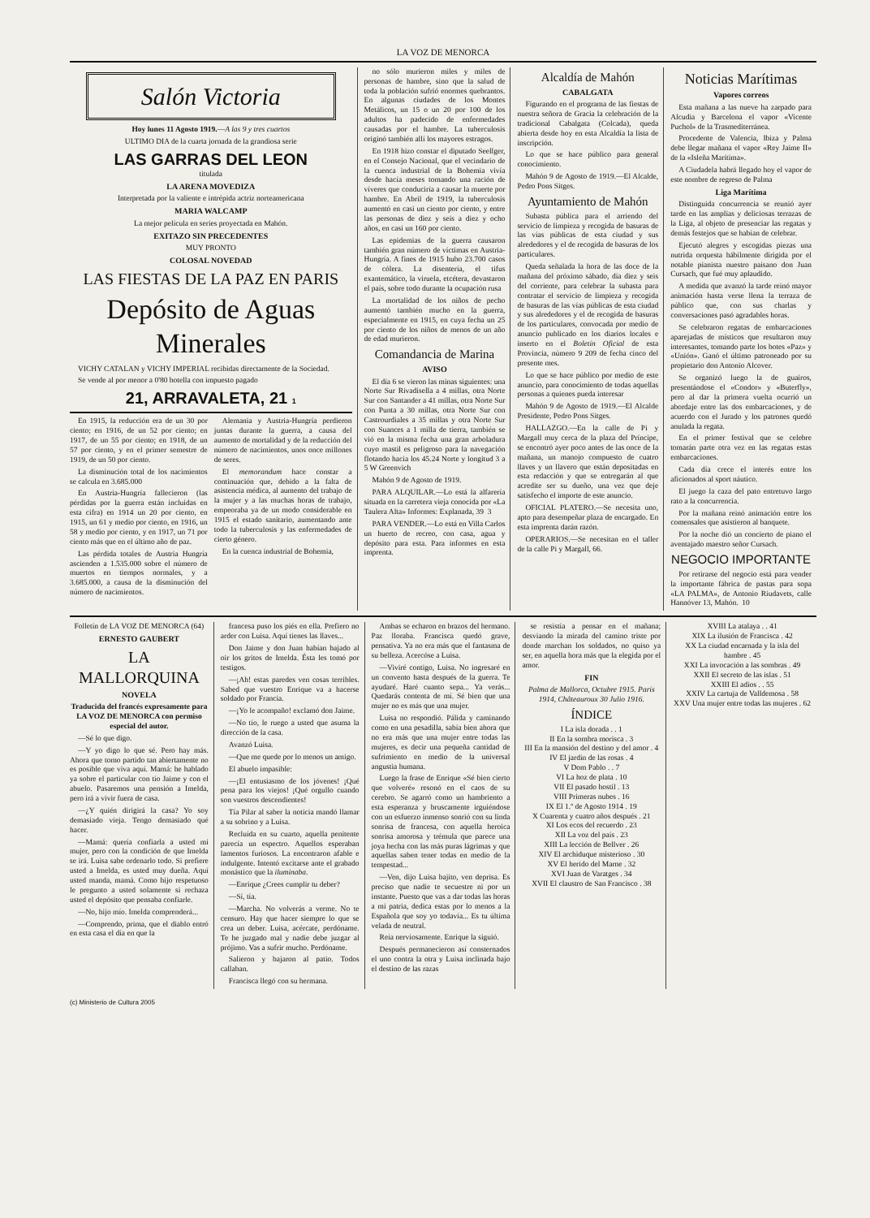LA VOZ DE MENORCA
Salón Victoria
Hoy lunes 11 Agosto 1919.—A las 9 y tres cuartos
ULTIMO DIA de la cuarta jornada de la grandiosa serie
LAS GARRAS DEL LEON
titulada
LA ARENA MOVEDIZA
Interpretada por la valiente e intrépida actriz norteamericana
MARIA WALCAMP
La mejor película en series proyectada en Mahón.
EXITAZO SIN PRECEDENTES
MUY PRONTO
COLOSAL NOVEDAD
LAS FIESTAS DE LA PAZ EN PARIS
Depósito de Aguas Minerales
VICHY CATALAN y VICHY IMPERIAL recibidas directamente de la Sociedad.
Se vende al por menor a 0'80 botella con impuesto pagado
21, ARRAVALETA, 21 1
En 1915, la reducción era de un 30 por ciento; en 1916, de un 52 por ciento; en 1917, de un 55 por ciento; en 1918, de un 57 por ciento, y en el primer semestre de 1919, de un 50 por ciento.
La disminución total de los nacimientos se calcula en 3.685.000
En Austria-Hungría fallecieron (las pérdidas por la guerra están incluidas en esta cifra) en 1914 un 20 por ciento, en 1915, un 61 y medio por ciento, en 1916, un 58 y medio por ciento, y en 1917, un 71 por ciento más que en el último año de paz.
Las pérdida totales de Austria Hungría ascienden a 1.535.000 sobre el número de muertos en tiempos normales, y a 3.685.000, a causa de la disminución del número de nacimientos.
Alemania y Austria-Hungría perdieron juntas durante la guerra, a causa del aumento de mortalidad y de la reducción del número de nacimientos, unos once millones de seres.
El memorandum hace constar a continuación que, debido a la falta de asistencia médica, al aumento del trabajo de la mujer y a las muchas horas de trabajo, empeoraba ya de un modo considerable en 1915 el estado sanitario, aumentando ante todo la tuberculosis y las enfermedades de cierto género.
En la cuenca industrial de Bohemia,
no sólo murieron miles y miles de personas de hambre, sino que la salud de toda la población sufrió enormes quebrantos. En algunas ciudades de los Montes Metálicos, un 15 o un 20 por 100 de los adultos ha padecido de enfermedades causadas por el hambre. La tuberculosis originó también allí los mayores estragos.
En 1918 hizo constar el diputado Seellger, en el Consejo Nacional, que el vecindario de la cuenca industrial de la Bohemia vivía desde hacía meses tomando una ración de víveres que conduciría a causar la muerte por hambre. En Abril de 1919, la tuberculosis aumentó en casi un ciento por ciento, y entre las personas de diez y seis a diez y ocho años, en casi un 160 por ciento.
Las epidemias de la guerra causaron también gran número de víctimas en Austria-Hungría. A fines de 1915 hubo 23.700 casos de cólera. La disentería, el tifus exantemático, la viruela, etcétera, devastaron el país, sobre todo durante la ocupación rusa
La mortalidad de los niños de pecho aumentó también mucho en la guerra, especialmente en 1915, en cuya fecha un 25 por ciento de los niños de menos de un año de edad murieron.
Comandancia de Marina
AVISO
El día 6 se vieron las minas siguientes: una Norte Sur Rivadisella a 4 millas, otra Norte Sur con Santander a 41 millas, otra Norte Sur con Punta a 30 millas, otra Norte Sur con Castrourdiales a 35 millas y otra Norte Sur con Suances a 1 milla de tierra, también se vió en la misma fecha una gran arboladura cuyo mastil es peligroso para la navegación flotando hacia los 45.24 Norte y longitud 3 a 5 W Greenvich
Mahón 9 de Agosto de 1919.
PARA ALQUILAR.—Lo está la alfarería situada en la carretera vieja conocida por «La Taulera Alta» Informes: Explanada, 39 3
PARA VENDER.—Lo está en Villa Carlos un huerto de recreo, con casa, agua y depósito para esta. Para informes en esta imprenta.
Alcaldía de Mahón
CABALGATA
Figurando en el programa de las fiestas de nuestra señora de Gracia la celebración de la tradicional Cabalgata (Colcada), queda abierta desde hoy en esta Alcaldía la lista de inscripción.
Lo que se hace público para general conocimiento.
Mahón 9 de Agosto de 1919.—El Alcalde, Pedro Pons Sitges.
Ayuntamiento de Mahón
Subasta pública para el arriendo del servicio de limpieza y recogida de basuras de las vías públicas de esta ciudad y sus alrededores y el de recogida de basuras de los particulares.
Queda señalada la hora de las doce de la mañana del próximo sábado, día diez y seis del corriente, para celebrar la subasta para contratar el servicio de limpieza y recogida de basuras de las vías públicas de esta ciudad y sus alrededores y el de recogida de basuras de los particulares, convocada por medio de anuncio publicado en los diarios locales e inserto en el Boletín Oficial de esta Provincia, número 9 209 de fecha cinco del presente mes.
Lo que se hace público por medio de este anuncio, para conocimiento de todas aquellas personas a quienes pueda interesar
Mahón 9 de Agosto de 1919.—El Alcalde Presidente, Pedro Pons Sitges.
HALLAZGO.—En la calle de Pi y Margall muy cerca de la plaza del Príncipe, se encontró ayer poco antes de las once de la mañana, un manojo compuesto de cuatro llaves y un llavero que están depositadas en esta redacción y que se entregarán al que acredite ser su dueño, una vez que deje satisfecho el importe de este anuncio.
OFICIAL PLATERO.—Se necesita uno, apto para desempeñar plaza de encargado. En esta imprenta darán razón.
OPERARIOS.—Se necesitan en el taller de la calle Pi y Margall, 66.
Noticias Marítimas
Vapores correos
Esta mañana a las nueve ha zarpado para Alcudia y Barcelona el vapor «Vicente Puchol» de la Trasmediterránea.
Procedente de Valencia, Ibiza y Palma debe llegar mañana el vapor «Rey Jaime II» de la «Isleña Marítima».
A Ciudadela habrá llegado hoy el vapor de este nombre de regreso de Palma
Liga Marítima
Distinguida concurrencia se reunió ayer tarde en las amplias y deliciosas terrazas de la Liga, al objeto de presenciar las regatas y demás festejos que se habían de celebrar.
Ejecutó alegres y escogidas piezas una nutrida orquesta hábilmente dirigida por el notable pianista nuestro paisano don Juan Cursach, que fué muy aplaudido.
A medida que avanzó la tarde reinó mayor animación hasta verse llena la terraza de público que, con sus charlas y conversaciones pasó agradables horas.
Se celebraron regatas de embarcaciones aparejadas de místicos que resultaron muy interesantes, tomando parte los botes «Paz» y «Unión». Ganó el último patroneado por su propietario don Antonio Alcover.
Se organizó luego la de guairos, presentándose el «Condor» y «Buterfly», pero al dar la primera vuelta ocurrió un abordaje entre las dos embarcaciones, y de acuerdo con el Jurado y los patrones quedó anulada la regata.
En el primer festival que se celebre tomarán parte otra vez en las regatas estas embarcaciones.
Cada día crece el interés entre los aficionados al sport náutico.
El juego la caza del pato entretuvo largo rato a la concurrencia.
Por la mañana reinó animación entre los comensales que asistieron al banquete.
Por la noche dió un concierto de piano el aventajado maestro señor Cursach.
NEGOCIO IMPORTANTE
Por retirarse del negocio está para vender la importante fábrica de pastas para sopa «LA PALMA», de Antonio Riudavets, calle Hannóver 13, Mahón. 10
Folletín de LA VOZ DE MENORCA (64)
ERNESTO GAUBERT
LA MALLORQUINA
NOVELA
Traducida del francés expresamente para LA VOZ DE MENORCA con permiso especial del autor.
—Sé lo que digo.
—Y yo digo lo que sé. Pero hay más. Ahora que tomo partido tan abiertamente no es posible que viva aquí. Mamá: he hablado ya sobre el particular con tío Jaime y con el abuelo. Pasaremos una pensión a Imelda, pero irá a vivir fuera de casa.
—¿Y quién dirigirá la casa? Yo soy demasiado vieja. Tengo demasiado qué hacer.
—Mamá: quería confiarla a usted mi mujer, pero con la condición de que Imelda se irá. Luisa sabe ordenarlo todo. Si prefiere usted a Imelda, es usted muy dueña. Aquí usted manda, mamá. Como hijo respetuoso le pregunto a usted solamente si rechaza usted el depósito que pensaba confiarle.
—No, hijo mío. Imelda comprenderá...
—Comprendo, prima, que el diablo entró en esta casa el día en que la
francesa puso los piés en ella. Prefiero no arder con Luisa. Aquí tienes las llaves...
Don Jaime y don Juan habían bajado al oir los gritos de Imelda. Ésta les tomó por testigos.
—¡Ah! estas paredes ven cosas terribles. Sabed que vuestro Enrique va a hacerse soldado por Francia.
—¡Yo le acompaño! exclamó don Jaime.
—No tío, le ruego a usted que asuma la dirección de la casa.
Avanzó Luisa.
—Que me quede por lo menos un amigo.
El abuelo impasible:
—¡El entusiasmo de los jóvenes! ¡Qué pena para los viejos! ¡Qué orgullo cuando son vuestros descendientes!
Tía Pilar al saber la noticia mandó llamar a su sobrino y a Luisa.
Recluída en su cuarto, aquella penitente parecía un espectro. Aquellos esperaban lamentos furiosos. La encontraron afable e indulgente. Intentó excitarse ante el grabado monástico que la iluminaba.
—Enrique ¿Crees cumplir tu deber?
—Sí, tía.
—Marcha. No volverás a verme. No te censuro. Hay que hacer siempre lo que se crea un deber. Luisa, acércate, perdóname. Te he juzgado mal y nadie debe juzgar al prójimo. Vas a sufrir mucho. Perdóname.
Salieron y bajaron al patio. Todos callaban.
Francisca llegó con su hermana.
Ambas se echaron en brazos del hermano. Paz lloraba. Francisca quedó grave, pensativa. Ya no era más que el fantasma de su belleza. Acercóse a Luisa.
—Viviré contigo, Luisa. No ingresaré en un convento hasta después de la guerra. Te ayudaré. Haré cuanto sepa... Ya verás... Quedarás contenta de mí. Sé bien que una mujer no es más que una mujer.
Luisa no respondió. Pálida y caminando como en una pesadilla, sabía bien ahora que no era más que una mujer entre todas las mujeres, es decir una pequeña cantidad de sufrimiento en medio de la universal angustia humana.
Luego la frase de Enrique «Sé bien cierto que volveré» resonó en el caos de su cerebro. Se agarró como un hambriento a esta esperanza y bruscamente irguiéndose con un esfuerzo inmenso sonrió con su linda sonrisa de francesa, con aquella heroica sonrisa amorosa y trémula que parece una joya hecha con las más puras lágrimas y que aquellas saben tener todas en medio de la tempestad...
—Ven, dijo Luisa bajito, ven deprisa. Es preciso que nadie te secuestre ni por un instante. Puesto que vas a dar todas las horas a mi patria, dedica estas por lo menos a la Española que soy yo todavía... Es tu última velada de neutral.
Reía nerviosamente. Enrique la siguió.
Después permanecieron así consternados el uno contra la otra y Luisa inclinada bajo el destino de las razas
se resistía a pensar en el mañana; desviando la mirada del camino triste por donde marchan los soldados, no quiso ya ser, en aquella hora más que la elegida por el amor.
FIN
Palma de Mallorca, Octubre 1915. París 1914, Châteauroux 30 Julio 1916.
ÍNDICE
I La isla dorada . . 1
II En la sombra morisca . 3
III En la mansión del destino y del amor . 4
IV El jardín de las rosas . 4
V Dom Pablo . . 7
VI La hoz de plata . 10
VII El pasado hostil . 13
VIII Primeras nubes . 16
IX El 1.º de Agosto 1914 . 19
X Cuarenta y cuatro años después . 21
XI Los ecos del recuerdo . 23
XII La voz del país . 23
XIII La lección de Bellver . 26
XIV El archiduque misterioso . 30
XV El herido del Marne . 32
XVI Juan de Varatges . 34
XVII El claustro de San Francisco . 38
XVIII La atalaya . . 41
XIX La ilusión de Francisca . 42
XX La ciudad encarnada y la isla del hambre . 45
XXI La invocación a las sombras . 49
XXII El secreto de las islas . 51
XXIII El adios . . 55
XXIV La cartuja de Valldemosa . 58
XXV Una mujer entre todas las mujeres . 62
(c) Ministerio de Cultura 2005